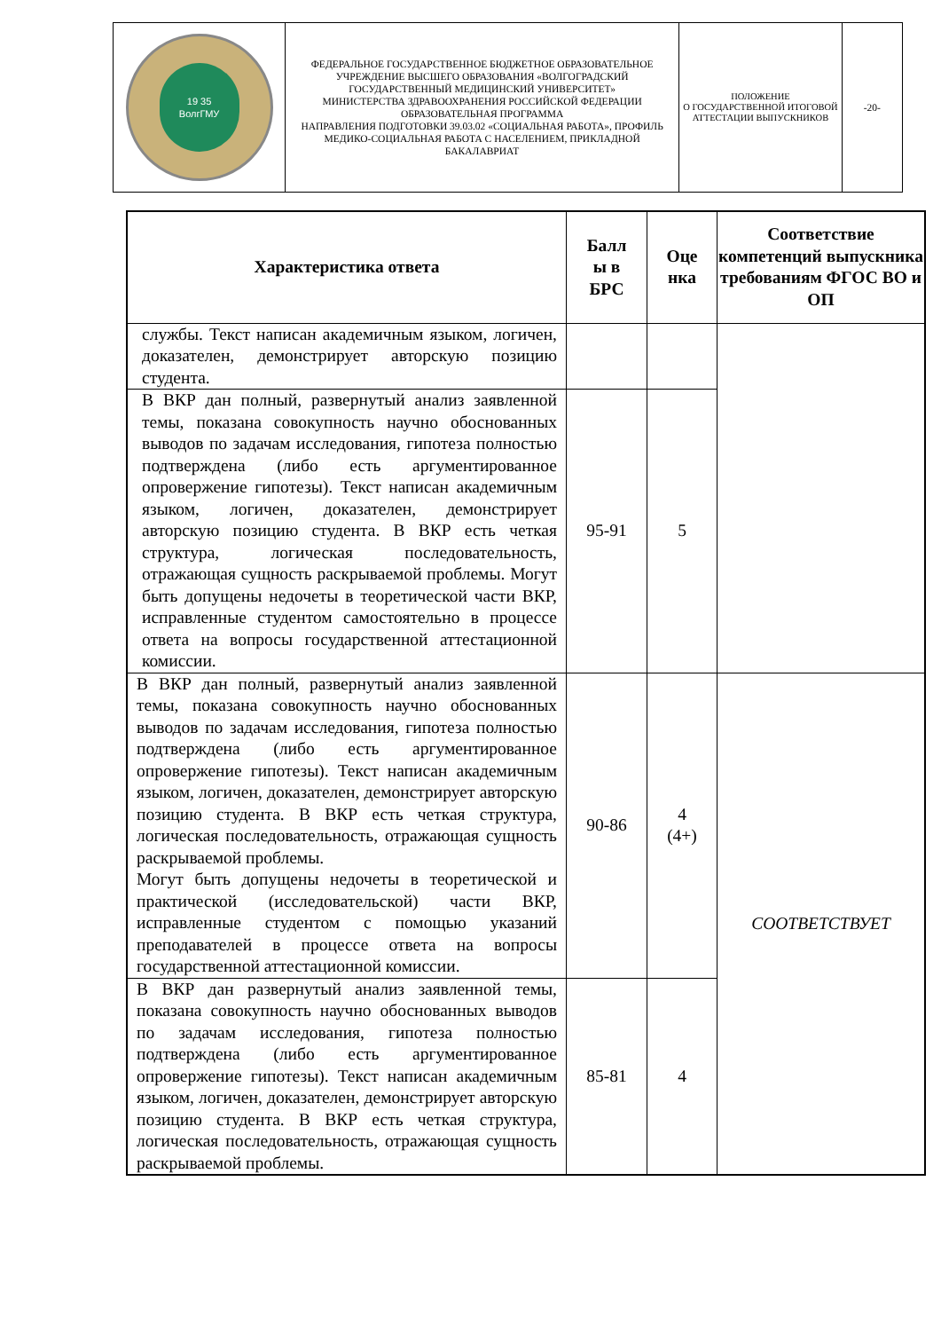| 19 35 ВолгГМУ | ФЕДЕРАЛЬНОЕ ГОСУДАРСТВЕННОЕ БЮДЖЕТНОЕ ОБРАЗОВАТЕЛЬНОЕ УЧРЕЖДЕНИЕ ВЫСШЕГО ОБРАЗОВАНИЯ «ВОЛГОГРАДСКИЙ ГОСУДАРСТВЕННЫЙ МЕДИЦИНСКИЙ УНИВЕРСИТЕТ» МИНИСТЕРСТВА ЗДРАВООХРАНЕНИЯ РОССИЙСКОЙ ФЕДЕРАЦИИ ОБРАЗОВАТЕЛЬНАЯ ПРОГРАММА НАПРАВЛЕНИЯ ПОДГОТОВКИ 39.03.02 «СОЦИАЛЬНАЯ РАБОТА», ПРОФИЛЬ МЕДИКО-СОЦИАЛЬНАЯ РАБОТА С НАСЕЛЕНИЕМ, ПРИКЛАДНОЙ БАКАЛАВРИАТ | ПОЛОЖЕНИЕ О ГОСУДАРСТВЕННОЙ ИТОГОВОЙ АТТЕСТАЦИИ ВЫПУСКНИКОВ | -20- |
| Характеристика ответа | Балл ы в БРС | Оце нка | Соответствие компетенций выпускника требованиям ФГОС ВО и ОП |
| --- | --- | --- | --- |
| службы. Текст написан академичным языком, логичен, доказателен, демонстрирует авторскую позицию студента. | | | |
| В ВКР дан полный, развернутый анализ заявленной темы, показана совокупность научно обоснованных выводов по задачам исследования, гипотеза полностью подтверждена (либо есть аргументированное опровержение гипотезы). Текст написан академичным языком, логичен, доказателен, демонстрирует авторскую позицию студента. В ВКР есть четкая структура, логическая последовательность, отражающая сущность раскрываемой проблемы. Могут быть допущены недочеты в теоретической части ВКР, исправленные студентом самостоятельно в процессе ответа на вопросы государственной аттестационной комиссии. | 95-91 | 5 | |
| В ВКР дан полный, развернутый анализ заявленной темы, показана совокупность научно обоснованных выводов по задачам исследования, гипотеза полностью подтверждена (либо есть аргументированное опровержение гипотезы). Текст написан академичным языком, логичен, доказателен, демонстрирует авторскую позицию студента. В ВКР есть четкая структура, логическая последовательность, отражающая сущность раскрываемой проблемы. Могут быть допущены недочеты в теоретической и практической (исследовательской) части ВКР, исправленные студентом с помощью указаний преподавателей в процессе ответа на вопросы государственной аттестационной комиссии. | 90-86 | 4 (4+) | СООТВЕТСТВУЕТ |
| В ВКР дан развернутый анализ заявленной темы, показана совокупность научно обоснованных выводов по задачам исследования, гипотеза полностью подтверждена (либо есть аргументированное опровержение гипотезы). Текст написан академичным языком, логичен, доказателен, демонстрирует авторскую позицию студента. В ВКР есть четкая структура, логическая последовательность, отражающая сущность раскрываемой проблемы. | 85-81 | 4 | |